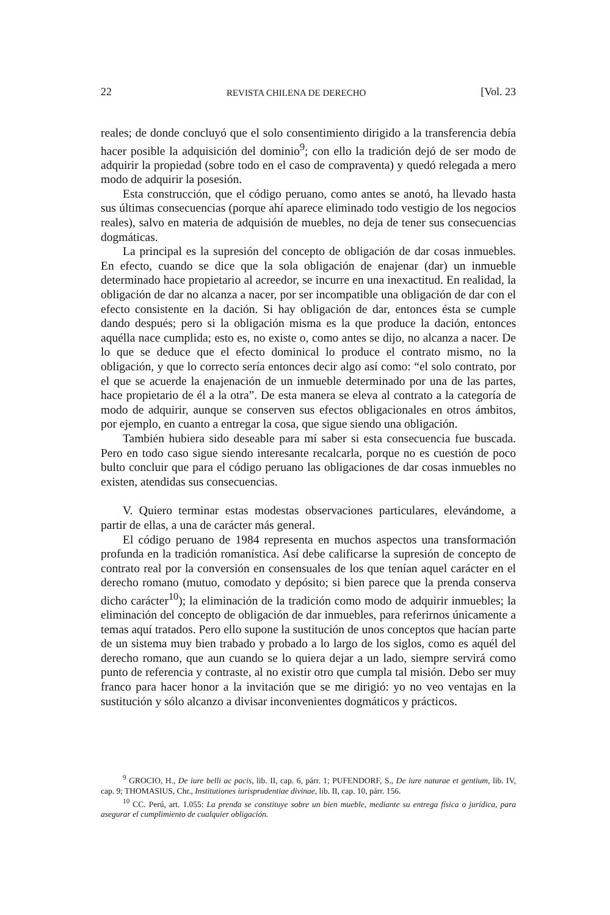22 REVISTA CHILENA DE DERECHO [Vol. 23
reales; de donde concluyó que el solo consentimiento dirigido a la transferencia debía hacer posible la adquisición del dominio<sup>9</sup>; con ello la tradición dejó de ser modo de adquirir la propiedad (sobre todo en el caso de compraventa) y quedó relegada a mero modo de adquirir la posesión.
Esta construcción, que el código peruano, como antes se anotó, ha llevado hasta sus últimas consecuencias (porque ahí aparece eliminado todo vestigio de los negocios reales), salvo en materia de adquisión de muebles, no deja de tener sus consecuencias dogmáticas.
La principal es la supresión del concepto de obligación de dar cosas inmuebles. En efecto, cuando se dice que la sola obligación de enajenar (dar) un inmueble determinado hace propietario al acreedor, se incurre en una inexactitud. En realidad, la obligación de dar no alcanza a nacer, por ser incompatible una obligación de dar con el efecto consistente en la dación. Si hay obligación de dar, entonces ésta se cumple dando después; pero si la obligación misma es la que produce la dación, entonces aquélla nace cumplida; esto es, no existe o, como antes se dijo, no alcanza a nacer. De lo que se deduce que el efecto dominical lo produce el contrato mismo, no la obligación, y que lo correcto sería entonces decir algo así como: “el solo contrato, por el que se acuerde la enajenación de un inmueble determinado por una de las partes, hace propietario de él a la otra”. De esta manera se eleva al contrato a la categoría de modo de adquirir, aunque se conserven sus efectos obligacionales en otros ámbitos, por ejemplo, en cuanto a entregar la cosa, que sigue siendo una obligación.
También hubiera sido deseable para mí saber si esta consecuencia fue buscada. Pero en todo caso sigue siendo interesante recalcarla, porque no es cuestión de poco bulto concluir que para el código peruano las obligaciones de dar cosas inmuebles no existen, atendidas sus consecuencias.
V. Quiero terminar estas modestas observaciones particulares, elevándome, a partir de ellas, a una de carácter más general.
El código peruano de 1984 representa en muchos aspectos una transformación profunda en la tradición romanística. Así debe calificarse la supresión de concepto de contrato real por la conversión en consensuales de los que tenían aquel carácter en el derecho romano (mutuo, comodato y depósito; si bien parece que la prenda conserva dicho carácter<sup>10</sup>); la eliminación de la tradición como modo de adquirir inmuebles; la eliminación del concepto de obligación de dar inmuebles, para referirnos únicamente a temas aquí tratados. Pero ello supone la sustitución de unos conceptos que hacían parte de un sistema muy bien trabado y probado a lo largo de los siglos, como es aquél del derecho romano, que aun cuando se lo quiera dejar a un lado, siempre servirá como punto de referencia y contraste, al no existir otro que cumpla tal misión. Debo ser muy franco para hacer honor a la invitación que se me dirigió: yo no veo ventajas en la sustitución y sólo alcanzo a divisar inconvenientes dogmáticos y prácticos.
<sup>9</sup> GROCIO, H., De iure belli ac pacis, lib. II, cap. 6, párr. 1; PUFENDORF, S., De iure naturae et gentium, lib. IV, cap. 9; THOMASIUS, Chr., Institutiones iurisprudentiae divinae, lib. II, cap. 10, párr. 156.
<sup>10</sup> CC. Perú, art. 1.055: La prenda se constituye sobre un bien mueble, mediante su entrega física o jurídica, para asegurar el cumplimiento de cualquier obligación.